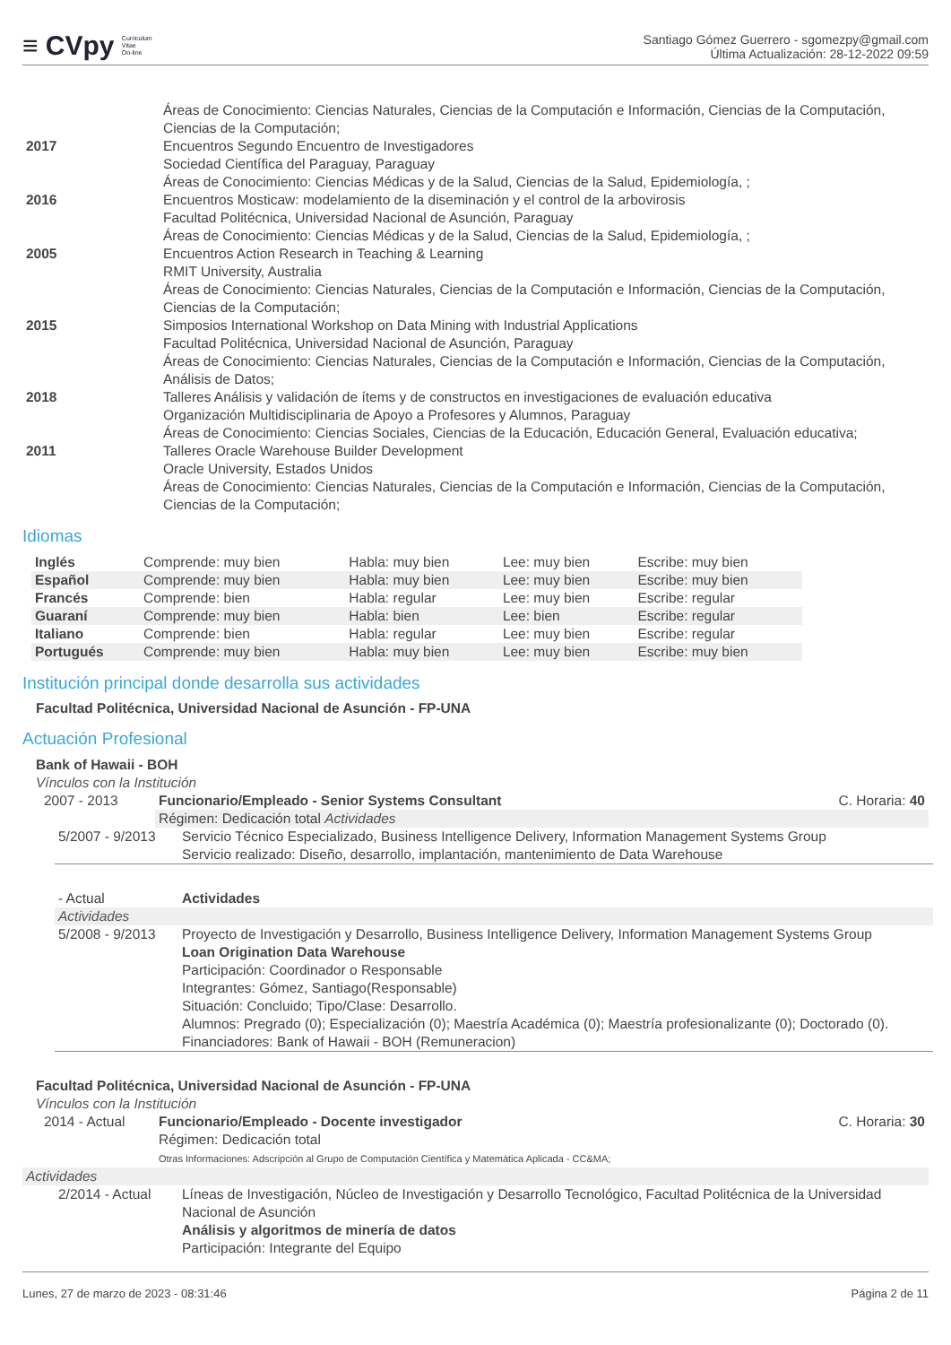≡ CVpy Curriculum
Vitae
On-line
Santiago Gómez Guerrero - sgomezpy@gmail.com
Última Actualización: 28-12-2022 09:59
| | Áreas de Conocimiento: Ciencias Naturales, Ciencias de la Computación e Información, Ciencias de la Computación, Ciencias de la Computación; |
| 2017 | Encuentros Segundo Encuentro de Investigadores Sociedad Científica del Paraguay, Paraguay Áreas de Conocimiento: Ciencias Médicas y de la Salud, Ciencias de la Salud, Epidemiología, ; |
| 2016 | Encuentros Mosticaw: modelamiento de la diseminación y el control de la arbovirosis Facultad Politécnica, Universidad Nacional de Asunción, Paraguay Áreas de Conocimiento: Ciencias Médicas y de la Salud, Ciencias de la Salud, Epidemiología, ; |
| 2005 | Encuentros Action Research in Teaching & Learning RMIT University, Australia Áreas de Conocimiento: Ciencias Naturales, Ciencias de la Computación e Información, Ciencias de la Computación, Ciencias de la Computación; |
| 2015 | Simposios International Workshop on Data Mining with Industrial Applications Facultad Politécnica, Universidad Nacional de Asunción, Paraguay Áreas de Conocimiento: Ciencias Naturales, Ciencias de la Computación e Información, Ciencias de la Computación, Análisis de Datos; |
| 2018 | Talleres Análisis y validación de ítems y de constructos en investigaciones de evaluación educativa Organización Multidisciplinaria de Apoyo a Profesores y Alumnos, Paraguay Áreas de Conocimiento: Ciencias Sociales, Ciencias de la Educación, Educación General, Evaluación educativa; |
| 2011 | Talleres Oracle Warehouse Builder Development Oracle University, Estados Unidos Áreas de Conocimiento: Ciencias Naturales, Ciencias de la Computación e Información, Ciencias de la Computación, Ciencias de la Computación; |
Idiomas
| Inglés | Comprende: muy bien | Habla: muy bien | Lee: muy bien | Escribe: muy bien |
| Español | Comprende: muy bien | Habla: muy bien | Lee: muy bien | Escribe: muy bien |
| Francés | Comprende: bien | Habla: regular | Lee: muy bien | Escribe: regular |
| Guaraní | Comprende: muy bien | Habla: bien | Lee: bien | Escribe: regular |
| Italiano | Comprende: bien | Habla: regular | Lee: muy bien | Escribe: regular |
| Portugués | Comprende: muy bien | Habla: muy bien | Lee: muy bien | Escribe: muy bien |
Institución principal donde desarrolla sus actividades
Facultad Politécnica, Universidad Nacional de Asunción - FP-UNA
Actuación Profesional
Bank of Hawaii - BOH
Vínculos con la Institución
| 2007 - 2013 | Funcionario/Empleado - Senior Systems Consultant | C. Horaria: 40 |
| | Régimen: Dedicación total Actividades | |
| 5/2007 - 9/2013 | Servicio Técnico Especializado, Business Intelligence Delivery, Information Management Systems Group Servicio realizado: Diseño, desarrollo, implantación, mantenimiento de Data Warehouse |
| - Actual | Actividades |
| Actividades | |
| 5/2008 - 9/2013 | Proyecto de Investigación y Desarrollo, Business Intelligence Delivery, Information Management Systems Group Loan Origination Data Warehouse Participación: Coordinador o Responsable Integrantes: Gómez, Santiago(Responsable) Situación: Concluido; Tipo/Clase: Desarrollo. Alumnos: Pregrado (0); Especialización (0); Maestría Académica (0); Maestría profesionalizante (0); Doctorado (0). Financiadores: Bank of Hawaii - BOH (Remuneracion) |
Facultad Politécnica, Universidad Nacional de Asunción - FP-UNA
Vínculos con la Institución
| 2014 - Actual | Funcionario/Empleado - Docente investigador Régimen: Dedicación total Otras Informaciones: Adscripción al Grupo de Computación Científica y Matemática Aplicada - CC&MA; | C. Horaria: 30 |
| Actividades | | |
| 2/2014 - Actual | Líneas de Investigación, Núcleo de Investigación y Desarrollo Tecnológico, Facultad Politécnica de la Universidad Nacional de Asunción Análisis y algoritmos de minería de datos Participación: Integrante del Equipo |
Lunes, 27 de marzo de 2023 - 08:31:46 Página 2 de 11